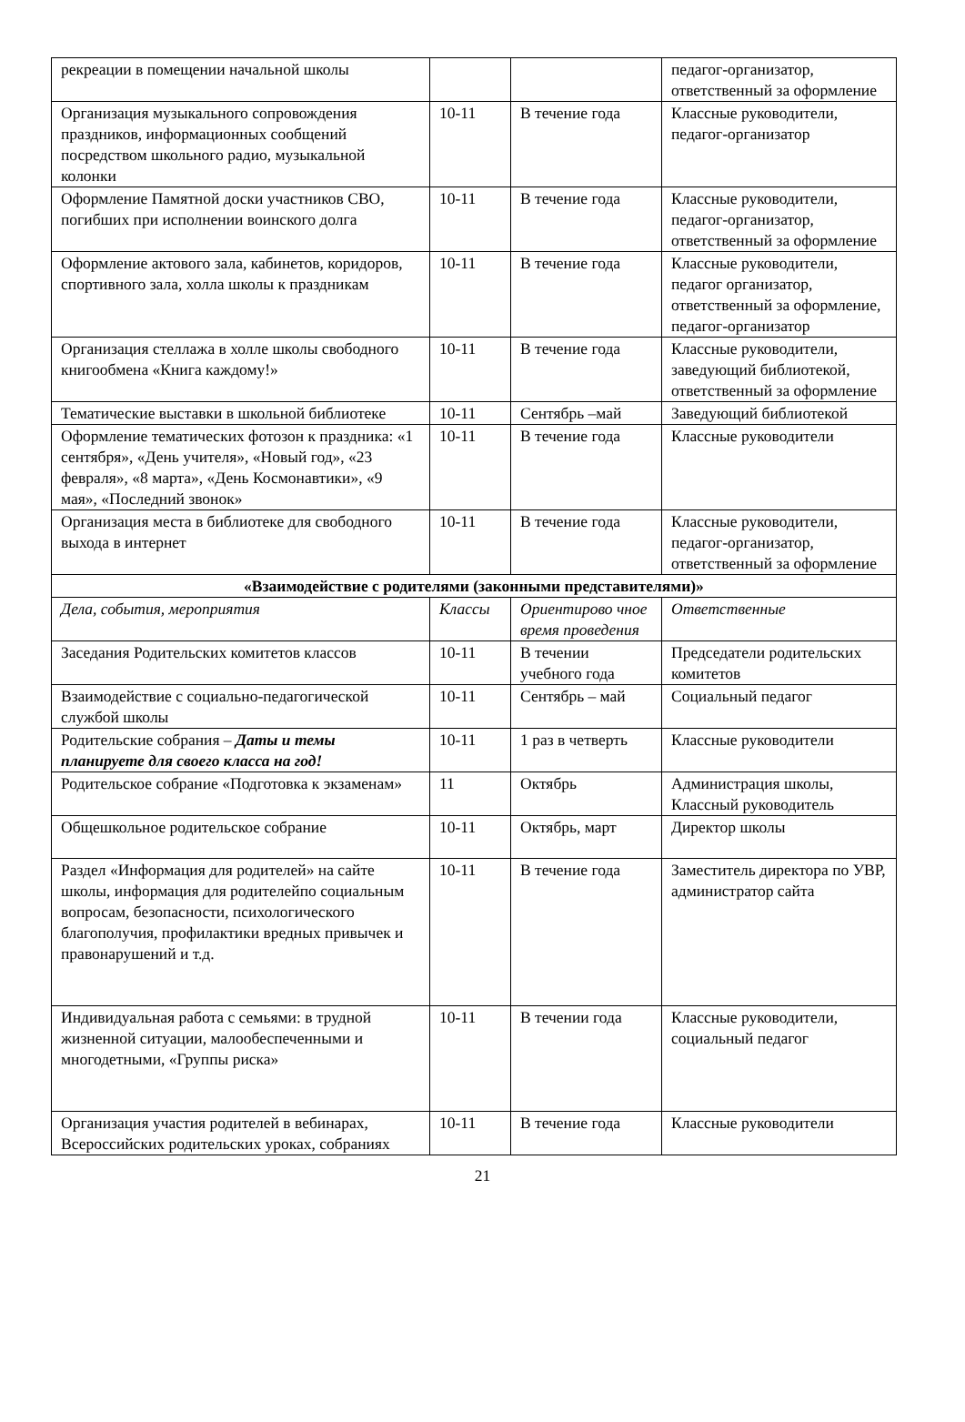| рекреации в помещении начальной школы | | | педагог-организатор, ответственный за оформление |
| Организация музыкального сопровождения праздников, информационных сообщений посредством школьного радио, музыкальной колонки | 10-11 | В течение года | Классные руководители, педагог-организатор |
| Оформление Памятной доски участников СВО, погибших при исполнении воинского долга | 10-11 | В течение года | Классные руководители, педагог-организатор, ответственный за оформление |
| Оформление актового зала, кабинетов, коридоров, спортивного зала, холла школы к праздникам | 10-11 | В течение года | Классные руководители, педагог организатор, ответственный за оформление, педагог-организатор |
| Организация стеллажа в холле школы свободного книгообмена «Книга каждому!» | 10-11 | В течение года | Классные руководители, заведующий библиотекой, ответственный за оформление |
| Тематические выставки в школьной библиотеке | 10-11 | Сентябрь –май | Заведующий библиотекой |
| Оформление тематических фотозон к праздника: «1 сентября», «День учителя», «Новый год», «23 февраля», «8 марта», «День Космонавтики», «9 мая», «Последний звонок» | 10-11 | В течение года | Классные руководители |
| Организация места в библиотеке для свободного выхода в интернет | 10-11 | В течение года | Классные руководители, педагог-организатор, ответственный за оформление |
| «Взаимодействие с родителями (законными представителями)» | | | |
| Дела, события, мероприятия | Классы | Ориентирово чное время проведения | Ответственные |
| Заседания Родительских комитетов классов | 10-11 | В течении учебного года | Председатели родительских комитетов |
| Взаимодействие с социально-педагогической службой школы | 10-11 | Сентябрь – май | Социальный педагог |
| Родительские собрания – Даты и темы планируете для своего класса на год! | 10-11 | 1 раз в четверть | Классные руководители |
| Родительское собрание «Подготовка к экзаменам» | 11 | Октябрь | Администрация школы, Классный руководитель |
| Общешкольное родительское собрание | 10-11 | Октябрь, март | Директор школы |
| Раздел «Информация для родителей» на сайте школы, информация для родителейпо социальным вопросам, безопасности, психологического благополучия, профилактики вредных привычек и правонарушений и т.д. | 10-11 | В течение года | Заместитель директора по УВР, администратор сайта |
| Индивидуальная работа с семьями: в трудной жизненной ситуации, малообеспеченными и многодетными, «Группы риска» | 10-11 | В течении года | Классные руководители, социальный педагог |
| Организация участия родителей в вебинарах, Всероссийских родительских уроках, собраниях | 10-11 | В течение года | Классные руководители |
21